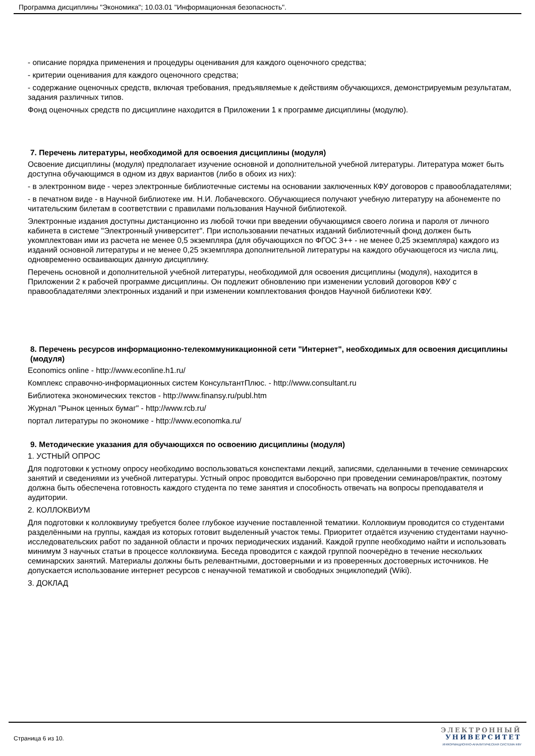Программа дисциплины "Экономика"; 10.03.01 "Информационная безопасность".
- описание порядка применения и процедуры оценивания для каждого оценочного средства;
- критерии оценивания для каждого оценочного средства;
- содержание оценочных средств, включая требования, предъявляемые к действиям обучающихся, демонстрируемым результатам, задания различных типов.
Фонд оценочных средств по дисциплине находится в Приложении 1 к программе дисциплины (модулю).
7. Перечень литературы, необходимой для освоения дисциплины (модуля)
Освоение дисциплины (модуля) предполагает изучение основной и дополнительной учебной литературы. Литература может быть доступна обучающимся в одном из двух вариантов (либо в обоих из них):
- в электронном виде - через электронные библиотечные системы на основании заключенных КФУ договоров с правообладателями;
- в печатном виде - в Научной библиотеке им. Н.И. Лобачевского. Обучающиеся получают учебную литературу на абонементе по читательским билетам в соответствии с правилами пользования Научной библиотекой.
Электронные издания доступны дистанционно из любой точки при введении обучающимся своего логина и пароля от личного кабинета в системе "Электронный университет". При использовании печатных изданий библиотечный фонд должен быть укомплектован ими из расчета не менее 0,5 экземпляра (для обучающихся по ФГОС 3++ - не менее 0,25 экземпляра) каждого из изданий основной литературы и не менее 0,25 экземпляра дополнительной литературы на каждого обучающегося из числа лиц, одновременно осваивающих данную дисциплину.
Перечень основной и дополнительной учебной литературы, необходимой для освоения дисциплины (модуля), находится в Приложении 2 к рабочей программе дисциплины. Он подлежит обновлению при изменении условий договоров КФУ с правообладателями электронных изданий и при изменении комплектования фондов Научной библиотеки КФУ.
8. Перечень ресурсов информационно-телекоммуникационной сети "Интернет", необходимых для освоения дисциплины (модуля)
Economics online - http://www.econline.h1.ru/
Комплекс справочно-информационных систем КонсультантПлюс. - http://www.consultant.ru
Библиотека экономических текстов - http://www.finansy.ru/publ.htm
Журнал "Рынок ценных бумаг" - http://www.rcb.ru/
портал литературы по экономике - http://www.economka.ru/
9. Методические указания для обучающихся по освоению дисциплины (модуля)
1. УСТНЫЙ ОПРОС
Для подготовки к устному опросу необходимо воспользоваться конспектами лекций, записями, сделанными в течение семинарских занятий и сведениями из учебной литературы. Устный опрос проводится выборочно при проведении семинаров/практик, поэтому должна быть обеспечена готовность каждого студента по теме занятия и способность отвечать на вопросы преподавателя и аудитории.
2. КОЛЛОКВИУМ
Для подготовки к коллоквиуму требуется более глубокое изучение поставленной тематики. Коллоквиум проводится со студентами разделёнными на группы, каждая из которых готовит выделенный участок темы. Приоритет отдаётся изучению студентами научно-исследовательских работ по заданной области и прочих периодических изданий. Каждой группе необходимо найти и использовать минимум 3 научных статьи в процессе коллоквиума. Беседа проводится с каждой группой поочерёдно в течение нескольких семинарских занятий. Материалы должны быть релевантными, достоверными и из проверенных достоверных источников. Не допускается использование интернет ресурсов с ненаучной тематикой и свободных энциклопедий (Wiki).
3. ДОКЛАД
Страница 6 из 10.
ЭЛЕКТРОННЫЙ
УНИВЕРСИТЕТ
ИНФОРМАЦИОННО-АНАЛИТИЧЕСКАЯ СИСТЕМА КФУ